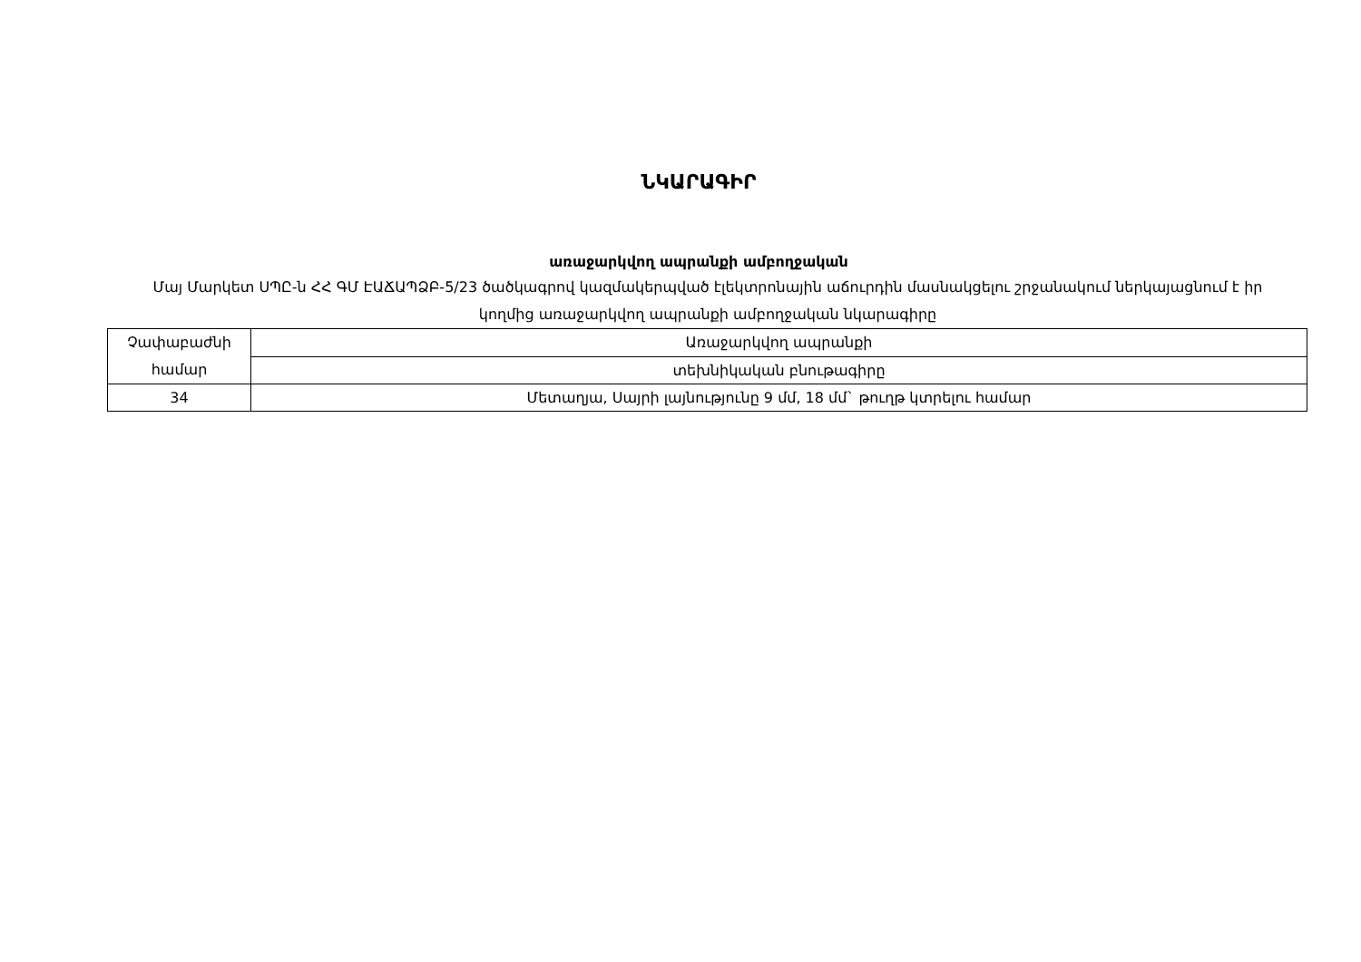ՆԿԱՐԱԳԻՐ
առաջարկվող ապրանքի ամբողջական
Մայ Մարկետ ՍՊԸ-ն ՀՀ ԳՄ ԷԱՃԱՊՁԲ-5/23 ծածկագրով կազմակերպված էլեկտրոնային աճուրդին մասնակցելու շրջանակում ներկայացնում է իր կողմից առաջարկվող ապրանքի ամբողջական նկարագիրը
| Չափաբաժնի համար | Առաջարկվող ապրանքի |
| | տեխնիկական բնութագիրը |
| 34 | Մետաղյա, Սայրի լայնությունը 9 մմ, 18 մմ` թուղթ կտրելու համար |